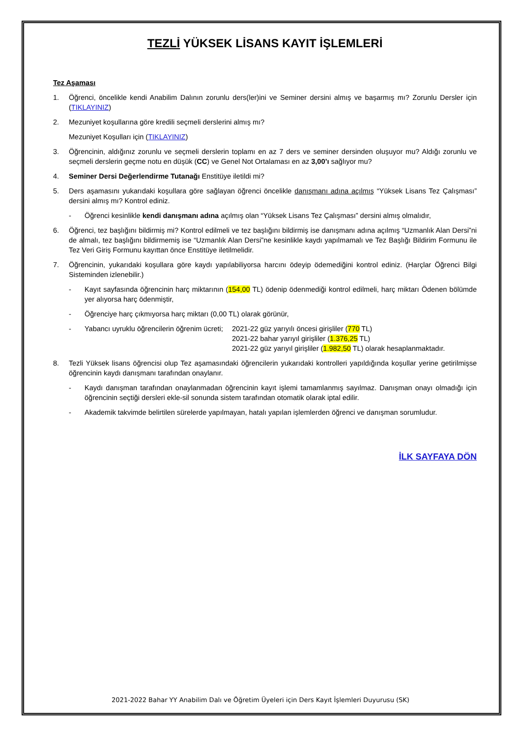TEZLİ YÜKSEK LİSANS KAYIT İŞLEMLERİ
Tez Aşaması
1. Öğrenci, öncelikle kendi Anabilim Dalının zorunlu ders(ler)ini ve Seminer dersini almış ve başarmış mı? Zorunlu Dersler için (TIKLAYINIZ)
2. Mezuniyet koşullarına göre kredili seçmeli derslerini almış mı?
Mezuniyet Koşulları için (TIKLAYINIZ)
3. Öğrencinin, aldığınız zorunlu ve seçmeli derslerin toplamı en az 7 ders ve seminer dersinden oluşuyor mu? Aldığı zorunlu ve seçmeli derslerin geçme notu en düşük (CC) ve Genel Not Ortalaması en az 3,00’ı sağlıyor mu?
4. Seminer Dersi Değerlendirme Tutanağı Enstitüye iletildi mi?
5. Ders aşamasını yukarıdaki koşullara göre sağlayan öğrenci öncelikle danışmanı adına açılmış “Yüksek Lisans Tez Çalışması” dersini almış mı? Kontrol ediniz.
- Öğrenci kesinlikle kendi danışmanı adına açılmış olan “Yüksek Lisans Tez Çalışması” dersini almış olmalıdır,
6. Öğrenci, tez başlığını bildirmiş mi? Kontrol edilmeli ve tez başlığını bildirmiş ise danışmanı adına açılmış “Uzmanlık Alan Dersi”ni de almalı, tez başlığını bildirmemiş ise “Uzmanlık Alan Dersi”ne kesinlikle kaydı yapılmamalı ve Tez Başlığı Bildirim Formunu ile Tez Veri Giriş Formunu kayıttan önce Enstitüye iletilmelidir.
7. Öğrencinin, yukarıdaki koşullara göre kaydı yapılabiliyorsa harcını ödeyip ödemediğini kontrol ediniz. (Harçlar Öğrenci Bilgi Sisteminden izlenebilir.)
- Kayıt sayfasında öğrencinin harç miktarının (154,00 TL) ödenip ödenmediği kontrol edilmeli, harç miktarı Ödenen bölümde yer alıyorsa harç ödenmiştir,
- Öğrenciye harç çıkmıyorsa harç miktarı (0,00 TL) olarak görünür,
- Yabancı uyruklu öğrencilerin öğrenim ücreti; 2021-22 güz yarıyılı öncesi girişliler (770 TL)
2021-22 bahar yarıyıl girişliler (1.376,25 TL)
2021-22 güz yarıyıl girişliler (1.982,50 TL) olarak hesaplanmaktadır.
8. Tezli Yüksek lisans öğrencisi olup Tez aşamasındaki öğrencilerin yukarıdaki kontrolleri yapıldığında koşullar yerine getirilmişse öğrencinin kaydı danışmanı tarafından onaylanır.
- Kaydı danışman tarafından onaylanmadan öğrencinin kayıt işlemi tamamlanmış sayılmaz. Danışman onayı olmadığı için öğrencinin seçtiği dersleri ekle-sil sonunda sistem tarafından otomatik olarak iptal edilir.
- Akademik takvimde belirtilen sürelerde yapılmayan, hatalı yapılan işlemlerden öğrenci ve danışman sorumludur.
İLK SAYFAYA DÖN
2021-2022 Bahar YY Anabilim Dalı ve Öğretim Üyeleri için Ders Kayıt İşlemleri Duyurusu (SK)